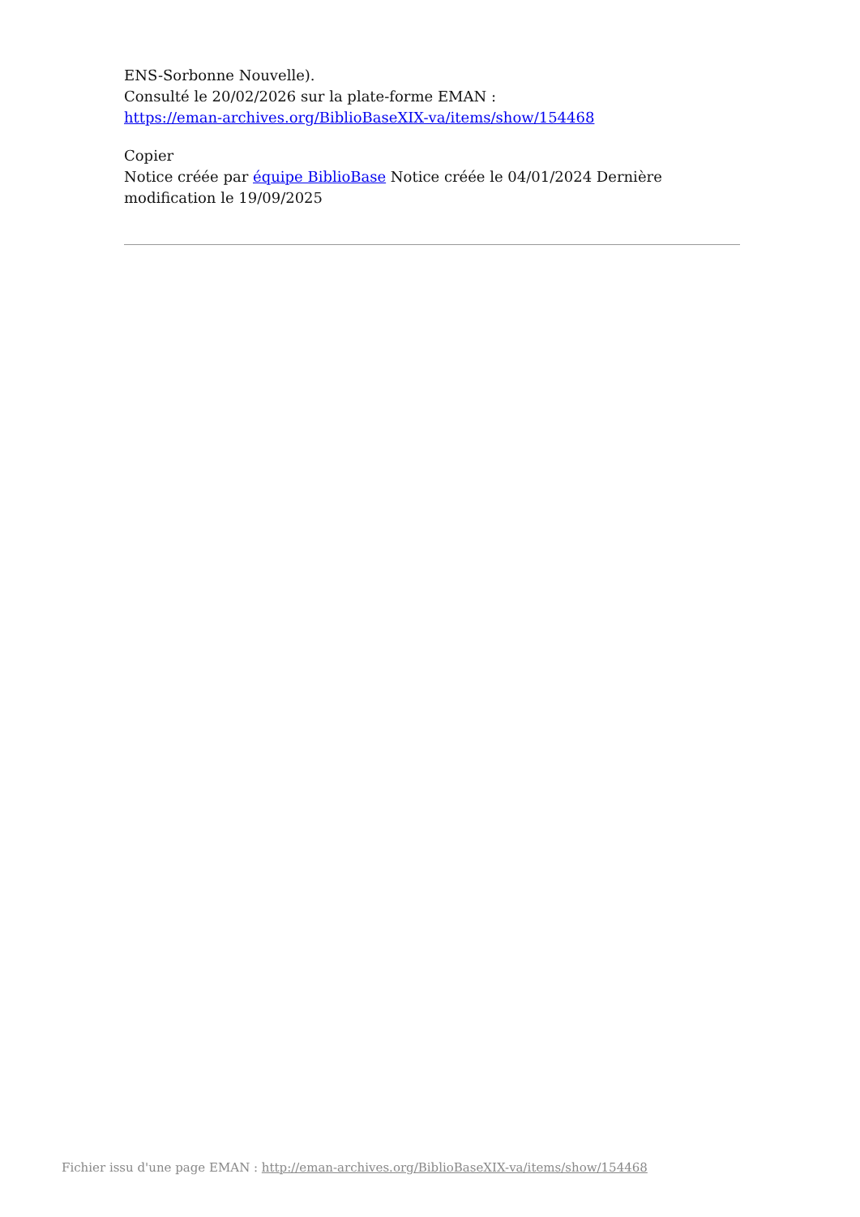ENS-Sorbonne Nouvelle).
Consulté le 20/02/2026 sur la plate-forme EMAN :
https://eman-archives.org/BiblioBaseXIX-va/items/show/154468
Copier
Notice créée par équipe BiblioBase Notice créée le 04/01/2024 Dernière modification le 19/09/2025
Fichier issu d'une page EMAN : http://eman-archives.org/BiblioBaseXIX-va/items/show/154468